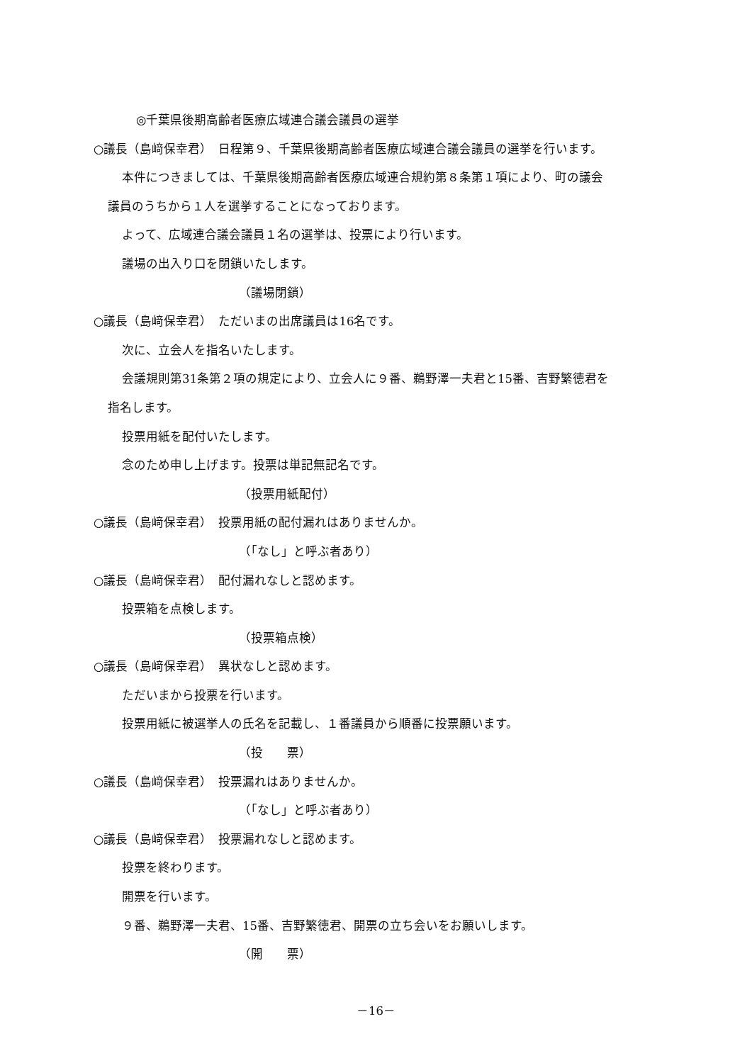◎千葉県後期高齢者医療広域連合議会議員の選挙
○議長（島﨑保幸君）　日程第９、千葉県後期高齢者医療広域連合議会議員の選挙を行います。
本件につきましては、千葉県後期高齢者医療広域連合規約第８条第１項により、町の議会
議員のうちから１人を選挙することになっております。
よって、広域連合議会議員１名の選挙は、投票により行います。
議場の出入り口を閉鎖いたします。
（議場閉鎖）
○議長（島﨑保幸君）　ただいまの出席議員は16名です。
次に、立会人を指名いたします。
会議規則第31条第２項の規定により、立会人に９番、鵜野澤一夫君と15番、吉野繁徳君を
指名します。
投票用紙を配付いたします。
念のため申し上げます。投票は単記無記名です。
（投票用紙配付）
○議長（島﨑保幸君）　投票用紙の配付漏れはありませんか。
（「なし」と呼ぶ者あり）
○議長（島﨑保幸君）　配付漏れなしと認めます。
投票箱を点検します。
（投票箱点検）
○議長（島﨑保幸君）　異状なしと認めます。
ただいまから投票を行います。
投票用紙に被選挙人の氏名を記載し、１番議員から順番に投票願います。
（投　　票）
○議長（島﨑保幸君）　投票漏れはありませんか。
（「なし」と呼ぶ者あり）
○議長（島﨑保幸君）　投票漏れなしと認めます。
投票を終わります。
開票を行います。
９番、鵜野澤一夫君、15番、吉野繁徳君、開票の立ち会いをお願いします。
（開　　票）
－16－